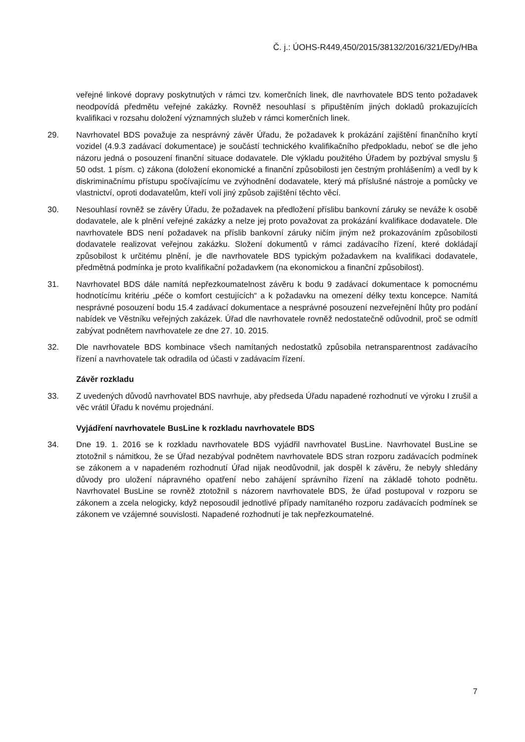Č. j.: ÚOHS-R449,450/2015/38132/2016/321/EDy/HBa
veřejné linkové dopravy poskytnutých v rámci tzv. komerčních linek, dle navrhovatele BDS tento požadavek neodpovídá předmětu veřejné zakázky. Rovněž nesouhlasí s připuštěním jiných dokladů prokazujících kvalifikaci v rozsahu doložení významných služeb v rámci komerčních linek.
29. Navrhovatel BDS považuje za nesprávný závěr Úřadu, že požadavek k prokázání zajištění finančního krytí vozidel (4.9.3 zadávací dokumentace) je součástí technického kvalifikačního předpokladu, neboť se dle jeho názoru jedná o posouzení finanční situace dodavatele. Dle výkladu použitého Úřadem by pozbýval smyslu § 50 odst. 1 písm. c) zákona (doložení ekonomické a finanční způsobilosti jen čestným prohlášením) a vedl by k diskriminačnímu přístupu spočívajícímu ve zvýhodnění dodavatele, který má příslušné nástroje a pomůcky ve vlastnictví, oproti dodavatelům, kteří volí jiný způsob zajištění těchto věcí.
30. Nesouhlasí rovněž se závěry Úřadu, že požadavek na předložení příslibu bankovní záruky se neváže k osobě dodavatele, ale k plnění veřejné zakázky a nelze jej proto považovat za prokázání kvalifikace dodavatele. Dle navrhovatele BDS není požadavek na příslib bankovní záruky ničím jiným než prokazováním způsobilosti dodavatele realizovat veřejnou zakázku. Složení dokumentů v rámci zadávacího řízení, které dokládají způsobilost k určitému plnění, je dle navrhovatele BDS typickým požadavkem na kvalifikaci dodavatele, předmětná podmínka je proto kvalifikační požadavkem (na ekonomickou a finanční způsobilost).
31. Navrhovatel BDS dále namítá nepřezkoumatelnost závěru k bodu 9 zadávací dokumentace k pomocnému hodnotícímu kritériu „péče o komfort cestujících“ a k požadavku na omezení délky textu koncepce. Namítá nesprávné posouzení bodu 15.4 zadávací dokumentace a nesprávné posouzení nezveřejnění lhůty pro podání nabídek ve Věstníku veřejných zakázek. Úřad dle navrhovatele rovněž nedostatečně odůvodnil, proč se odmítl zabývat podnětem navrhovatele ze dne 27. 10. 2015.
32. Dle navrhovatele BDS kombinace všech namítaných nedostatků způsobila netransparentnost zadávacího řízení a navrhovatele tak odradila od účasti v zadávacím řízení.
Závěr rozkladu
33. Z uvedených důvodů navrhovatel BDS navrhuje, aby předseda Úřadu napadené rozhodnutí ve výroku I zrušil a věc vrátil Úřadu k novému projednání.
Vyjádření navrhovatele BusLine k rozkladu navrhovatele BDS
34. Dne 19. 1. 2016 se k rozkladu navrhovatele BDS vyjádřil navrhovatel BusLine. Navrhovatel BusLine se ztotožnil s námitkou, že se Úřad nezabýval podnětem navrhovatele BDS stran rozporu zadávacích podmínek se zákonem a v napadeném rozhodnutí Úřad nijak neodůvodnil, jak dospěl k závěru, že nebyly shledány důvody pro uložení nápravného opatření nebo zahájení správního řízení na základě tohoto podnětu. Navrhovatel BusLine se rovněž ztotožnil s názorem navrhovatele BDS, že úřad postupoval v rozporu se zákonem a zcela nelogicky, když neposoudil jednotlivé případy namítaného rozporu zadávacích podmínek se zákonem ve vzájemné souvislosti. Napadené rozhodnutí je tak nepřezkoumatelné.
7